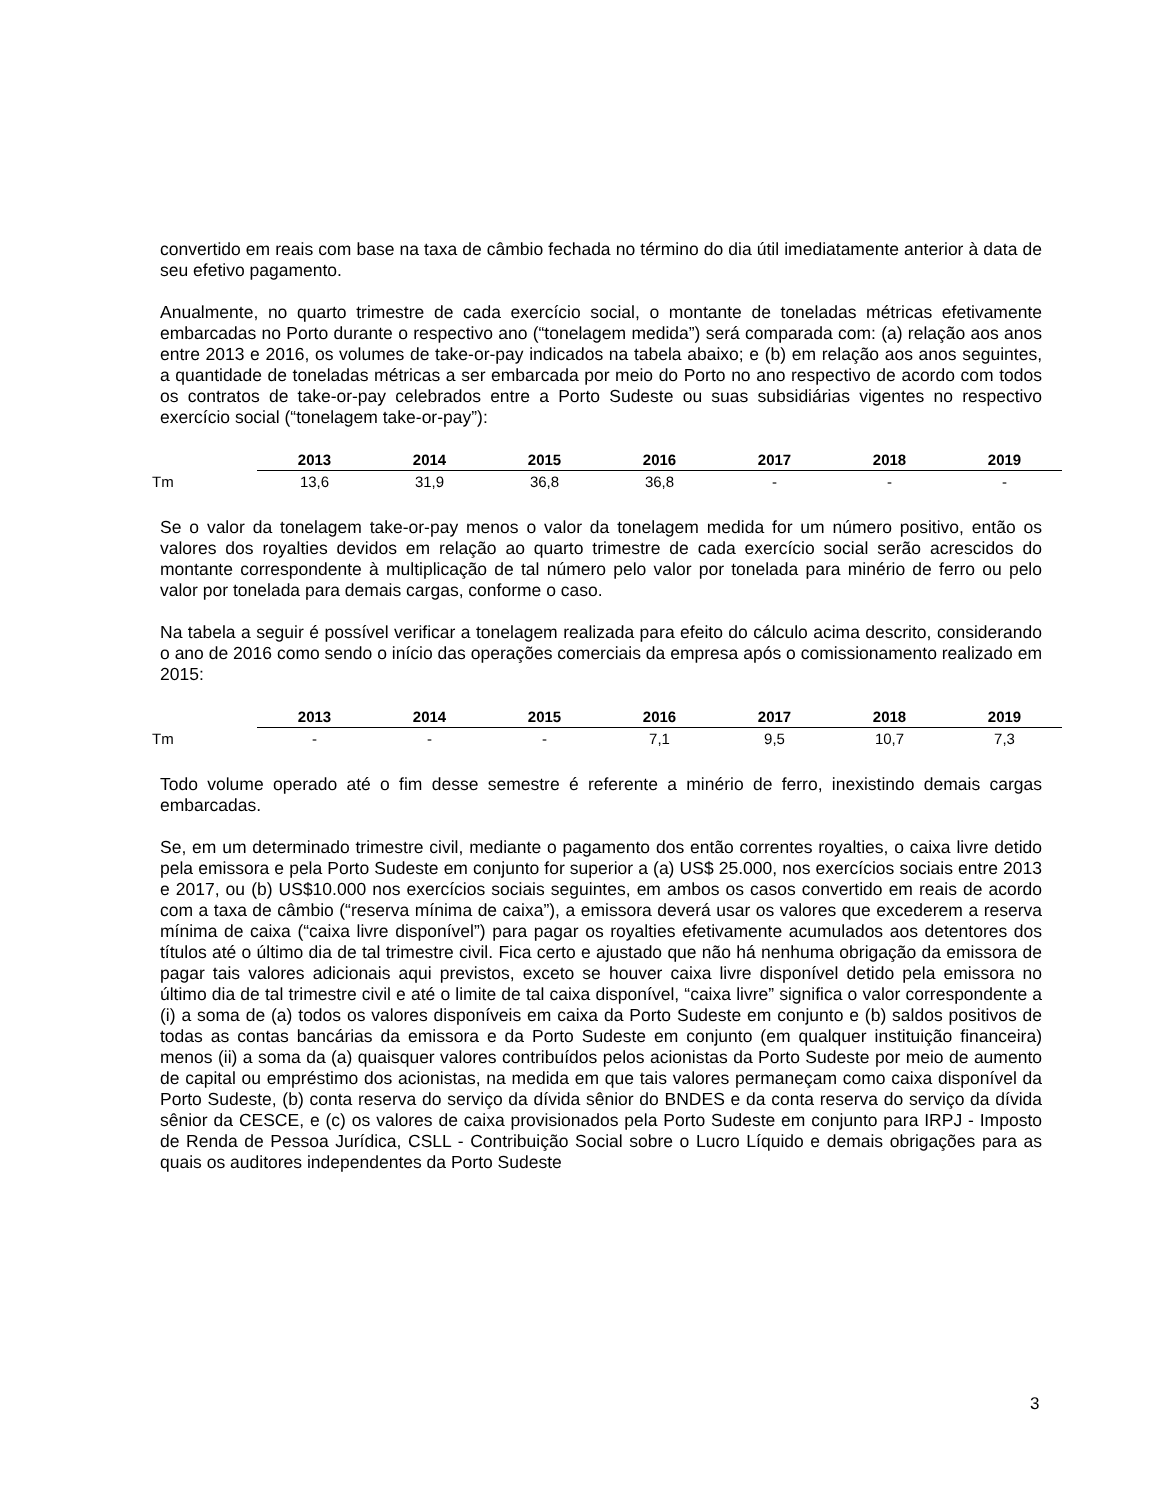convertido em reais com base na taxa de câmbio fechada no término do dia útil imediatamente anterior à data de seu efetivo pagamento.
Anualmente, no quarto trimestre de cada exercício social, o montante de toneladas métricas efetivamente embarcadas no Porto durante o respectivo ano (“tonelagem medida”) será comparada com: (a) relação aos anos entre 2013 e 2016, os volumes de take-or-pay indicados na tabela abaixo; e (b) em relação aos anos seguintes, a quantidade de toneladas métricas a ser embarcada por meio do Porto no ano respectivo de acordo com todos os contratos de take-or-pay celebrados entre a Porto Sudeste ou suas subsidiárias vigentes no respectivo exercício social (“tonelagem take-or-pay”):
| | 2013 | 2014 | 2015 | 2016 | 2017 | 2018 | 2019 |
| --- | --- | --- | --- | --- | --- | --- | --- |
| Tm | 13,6 | 31,9 | 36,8 | 36,8 | - | - | - |
Se o valor da tonelagem take-or-pay menos o valor da tonelagem medida for um número positivo, então os valores dos royalties devidos em relação ao quarto trimestre de cada exercício social serão acrescidos do montante correspondente à multiplicação de tal número pelo valor por tonelada para minério de ferro ou pelo valor por tonelada para demais cargas, conforme o caso.
Na tabela a seguir é possível verificar a tonelagem realizada para efeito do cálculo acima descrito, considerando o ano de 2016 como sendo o início das operações comerciais da empresa após o comissionamento realizado em 2015:
| | 2013 | 2014 | 2015 | 2016 | 2017 | 2018 | 2019 |
| --- | --- | --- | --- | --- | --- | --- | --- |
| Tm | - | - | - | 7,1 | 9,5 | 10,7 | 7,3 |
Todo volume operado até o fim desse semestre é referente a minério de ferro, inexistindo demais cargas embarcadas.
Se, em um determinado trimestre civil, mediante o pagamento dos então correntes royalties, o caixa livre detido pela emissora e pela Porto Sudeste em conjunto for superior a (a) US$ 25.000, nos exercícios sociais entre 2013 e 2017, ou (b) US$10.000 nos exercícios sociais seguintes, em ambos os casos convertido em reais de acordo com a taxa de câmbio (“reserva mínima de caixa”), a emissora deverá usar os valores que excederem a reserva mínima de caixa (“caixa livre disponível”) para pagar os royalties efetivamente acumulados aos detentores dos títulos até o último dia de tal trimestre civil. Fica certo e ajustado que não há nenhuma obrigação da emissora de pagar tais valores adicionais aqui previstos, exceto se houver caixa livre disponível detido pela emissora no último dia de tal trimestre civil e até o limite de tal caixa disponível, “caixa livre” significa o valor correspondente a (i) a soma de (a) todos os valores disponíveis em caixa da Porto Sudeste em conjunto e (b) saldos positivos de todas as contas bancárias da emissora e da Porto Sudeste em conjunto (em qualquer instituição financeira) menos (ii) a soma da (a) quaisquer valores contribuídos pelos acionistas da Porto Sudeste por meio de aumento de capital ou empréstimo dos acionistas, na medida em que tais valores permaneçam como caixa disponível da Porto Sudeste, (b) conta reserva do serviço da dívida sênior do BNDES e da conta reserva do serviço da dívida sênior da CESCE, e (c) os valores de caixa provisionados pela Porto Sudeste em conjunto para IRPJ - Imposto de Renda de Pessoa Jurídica, CSLL - Contribuição Social sobre o Lucro Líquido e demais obrigações para as quais os auditores independentes da Porto Sudeste
3